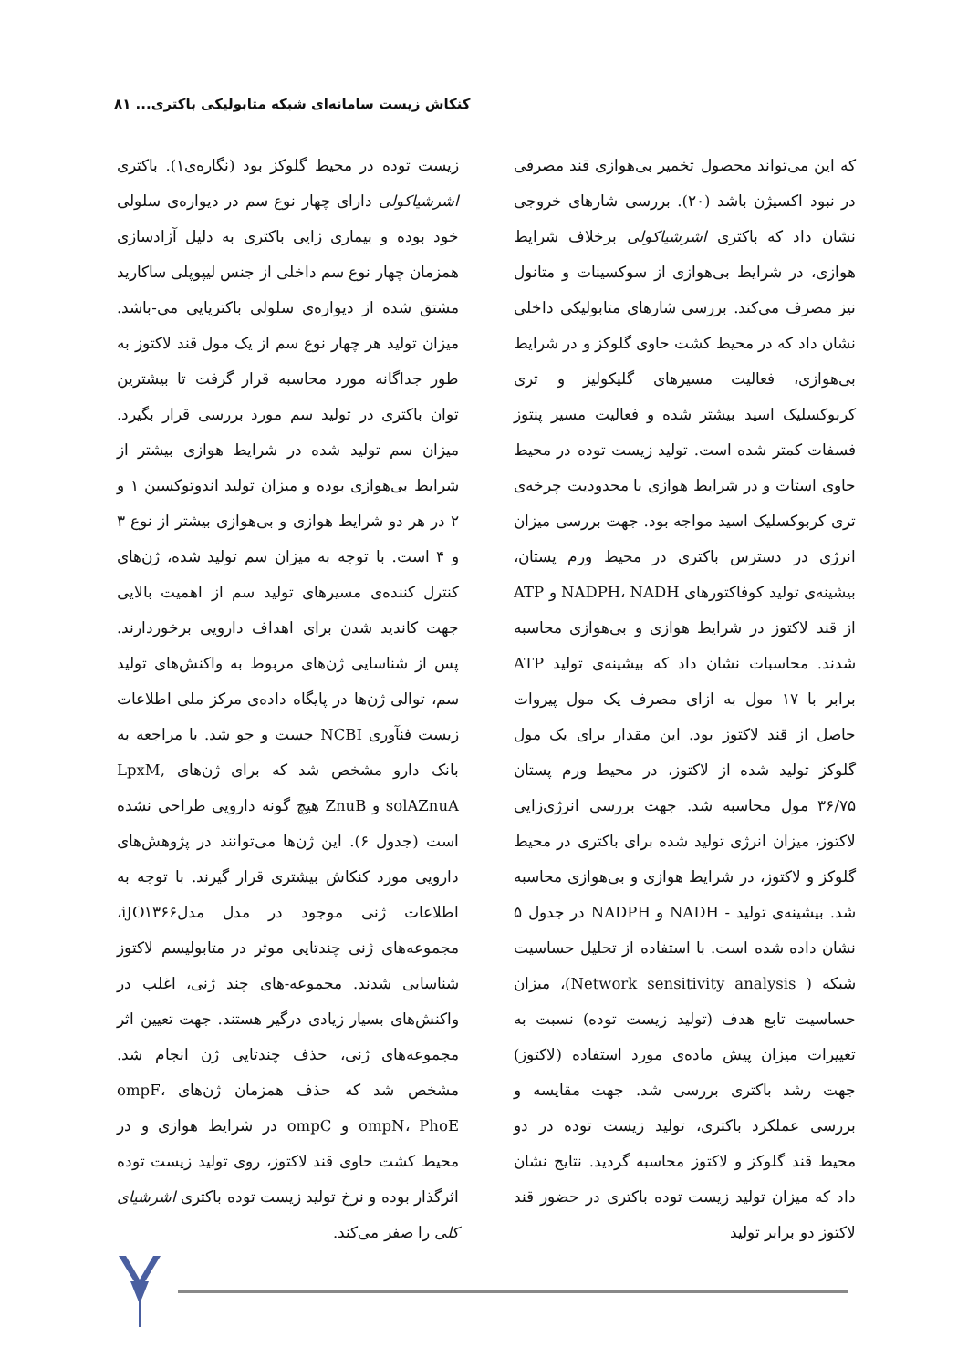کنکاش زیست سامانه‌ای شبکه متابولیکی باکتری... ۸۱
که این می‌تواند محصول تخمیر بی‌هوازی قند مصرفی در نبود اکسیژن باشد (۲۰). بررسی شارهای خروجی نشان داد که باکتری اشرشیاکولی برخلاف شرایط هوازی، در شرایط بی‌هوازی از سوکسینات و متانول نیز مصرف می‌کند. بررسی شارهای متابولیکی داخلی نشان داد که در محیط کشت حاوی گلوکز و در شرایط بی‌هوازی، فعالیت مسیرهای گلیکولیز و تری کربوکسلیک اسید بیشتر شده و فعالیت مسیر پنتوز فسفات کمتر شده است. تولید زیست توده در محیط حاوی استات و در شرایط هوازی با محدودیت چرخه‌ی تری کربوکسلیک اسید مواجه بود. جهت بررسی میزان انرژی در دسترس باکتری در محیط ورم پستان، بیشینه‌ی تولید کوفاکتورهای NADPH، NADH و ATP از قند لاکتوز در شرایط هوازی و بی‌هوازی محاسبه شدند. محاسبات نشان داد که بیشینه‌ی تولید ATP برابر با ۱۷ مول به ازای مصرف یک مول پیروات حاصل از قند لاکتوز بود. این مقدار برای یک مول گلوکز تولید شده از لاکتوز، در محیط ورم پستان ۳۶/۷۵ مول محاسبه شد. جهت بررسی انرژی‌زایی لاکتوز، میزان انرژی تولید شده برای باکتری در محیط گلوکز و لاکتوز، در شرایط هوازی و بی‌هوازی محاسبه شد. بیشینه‌ی تولید - NADH و NADPH در جدول ۵ نشان داده شده است. با استفاده از تحلیل حساسیت شبکه ( Network sensitivity analysis)، میزان حساسیت تابع هدف (تولید زیست توده) نسبت به تغییرات میزان پیش ماده‌ی مورد استفاده (لاکتوز) جهت رشد باکتری بررسی شد. جهت مقایسه و بررسی عملکرد باکتری، تولید زیست توده در دو محیط قند گلوکز و لاکتوز محاسبه گردید. نتایج نشان داد که میزان تولید زیست توده باکتری در حضور قند لاکتوز دو برابر تولید
زیست توده در محیط گلوکز بود (نگاره‌ی۱). باکتری اشرشیاکولی دارای چهار نوع سم در دیواره‌ی سلولی خود بوده و بیماری زایی باکتری به دلیل آزادسازی همزمان چهار نوع سم داخلی از جنس لیپوپلی ساکارید مشتق شده از دیواره‌ی سلولی باکتریایی می-باشد. میزان تولید هر چهار نوع سم از یک مول قند لاکتوز به طور جداگانه مورد محاسبه قرار گرفت تا بیشترین توان باکتری در تولید سم مورد بررسی قرار بگیرد. میزان سم تولید شده در شرایط هوازی بیشتر از شرایط بی‌هوازی بوده و میزان تولید اندوتوکسین ۱ و ۲ در هر دو شرایط هوازی و بی‌هوازی بیشتر از نوع ۳ و ۴ است. با توجه به میزان سم تولید شده، ژن‌های کنترل کننده‌ی مسیرهای تولید سم از اهمیت بالایی جهت کاندید شدن برای اهداف دارویی برخوردارند. پس از شناسایی ژن‌های مربوط به واکنش‌های تولید سم، توالی ژن‌ها در پایگاه داده‌ی مرکز ملی اطلاعات زیست فنآوری NCBI جست و جو شد. با مراجعه به بانک دارو مشخص شد که برای ژن‌های LpxM, solAZnuA و ZnuB هیچ گونه دارویی طراحی نشده است (جدول ۶). این ژن‌ها می‌توانند در پژوهش‌های دارویی مورد کنکاش بیشتری قرار گیرند. با توجه به اطلاعات ژنی موجود در مدل مدلiJO۱۳۶۶، مجموعه‌های ژنی چندتایی موثر در متابولیسم لاکتوز شناسایی شدند. مجموعه-های چند ژنی، اغلب در واکنش‌های بسیار زیادی درگیر هستند. جهت تعیین اثر مجموعه‌های ژنی، حذف چندتایی ژن انجام شد. مشخص شد که حذف همزمان ژن‌های ompF، ompN، PhoE و ompC در شرایط هوازی و در محیط کشت حاوی قند لاکتوز، روی تولید زیست توده اثرگذار بوده و نرخ تولید زیست توده باکتری اشرشیای کلی را صفر می‌کند.